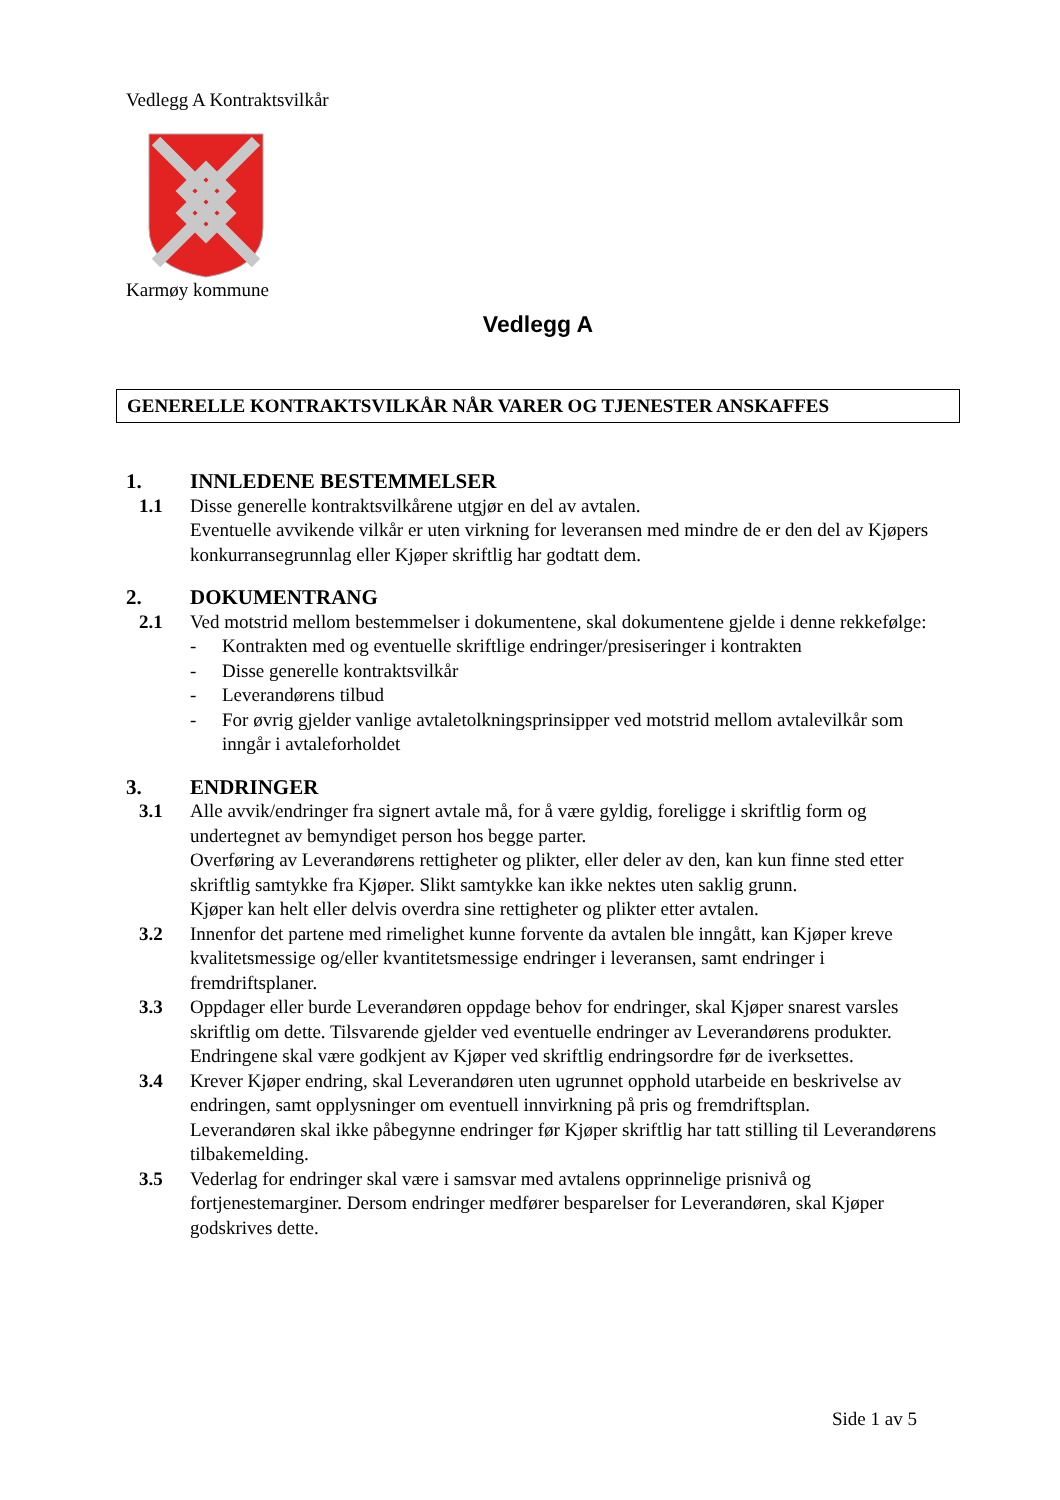Vedlegg A Kontraktsvilkår
Karmøy kommune
Vedlegg A
GENERELLE KONTRAKTSVILKÅR NÅR VARER OG TJENESTER ANSKAFFES
1. INNLEDENE BESTEMMELSER
1.1 Disse generelle kontraktsvilkårene utgjør en del av avtalen.
Eventuelle avvikende vilkår er uten virkning for leveransen med mindre de er den del av Kjøpers konkurransegrunnlag eller Kjøper skriftlig har godtatt dem.
2. DOKUMENTRANG
2.1 Ved motstrid mellom bestemmelser i dokumentene, skal dokumentene gjelde i denne rekkefølge:
- Kontrakten med og eventuelle skriftlige endringer/presiseringer i kontrakten
- Disse generelle kontraktsvilkår
- Leverandørens tilbud
- For øvrig gjelder vanlige avtaletolkningsprinsipper ved motstrid mellom avtalevilkår som inngår i avtaleforholdet
3. ENDRINGER
3.1 Alle avvik/endringer fra signert avtale må, for å være gyldig, foreligge i skriftlig form og undertegnet av bemyndiget person hos begge parter.
Overføring av Leverandørens rettigheter og plikter, eller deler av den, kan kun finne sted etter skriftlig samtykke fra Kjøper. Slikt samtykke kan ikke nektes uten saklig grunn.
Kjøper kan helt eller delvis overdra sine rettigheter og plikter etter avtalen.
3.2 Innenfor det partene med rimelighet kunne forvente da avtalen ble inngått, kan Kjøper kreve kvalitetsmessige og/eller kvantitetsmessige endringer i leveransen, samt endringer i fremdriftsplaner.
3.3 Oppdager eller burde Leverandøren oppdage behov for endringer, skal Kjøper snarest varsles skriftlig om dette. Tilsvarende gjelder ved eventuelle endringer av Leverandørens produkter. Endringene skal være godkjent av Kjøper ved skriftlig endringsordre før de iverksettes.
3.4 Krever Kjøper endring, skal Leverandøren uten ugrunnet opphold utarbeide en beskrivelse av endringen, samt opplysninger om eventuell innvirkning på pris og fremdriftsplan.
Leverandøren skal ikke påbegynne endringer før Kjøper skriftlig har tatt stilling til Leverandørens tilbakemelding.
3.5 Vederlag for endringer skal være i samsvar med avtalens opprinnelige prisnivå og fortjenestemarginer. Dersom endringer medfører besparelser for Leverandøren, skal Kjøper godskrives dette.
Side 1 av 5